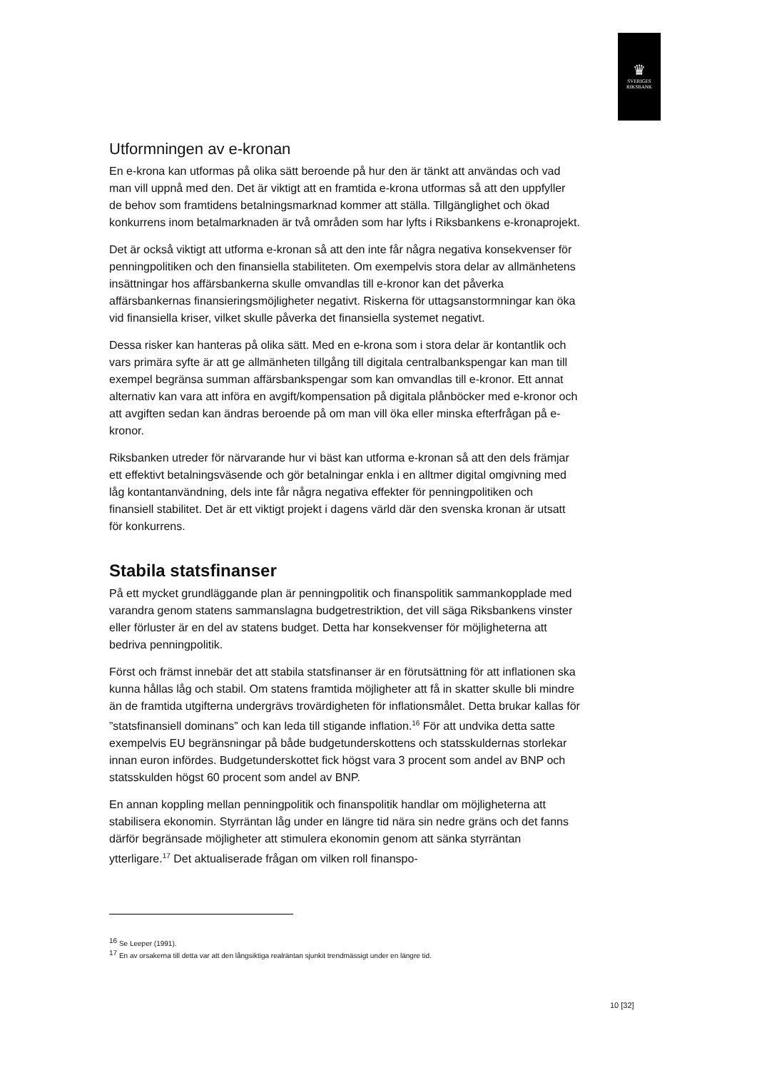♛
SVERIGES
RIKSBANK
Utformningen av e-kronan
En e-krona kan utformas på olika sätt beroende på hur den är tänkt att användas och vad man vill uppnå med den. Det är viktigt att en framtida e-krona utformas så att den uppfyller de behov som framtidens betalningsmarknad kommer att ställa. Tillgänglighet och ökad konkurrens inom betalmarknaden är två områden som har lyfts i Riksbankens e-kronaprojekt.
Det är också viktigt att utforma e-kronan så att den inte får några negativa konsekvenser för penningpolitiken och den finansiella stabiliteten. Om exempelvis stora delar av allmänhetens insättningar hos affärsbankerna skulle omvandlas till e-kronor kan det påverka affärsbankernas finansieringsmöjligheter negativt. Riskerna för uttagsanstormningar kan öka vid finansiella kriser, vilket skulle påverka det finansiella systemet negativt.
Dessa risker kan hanteras på olika sätt. Med en e-krona som i stora delar är kontantlik och vars primära syfte är att ge allmänheten tillgång till digitala centralbankspengar kan man till exempel begränsa summan affärsbankspengar som kan omvandlas till e-kronor. Ett annat alternativ kan vara att införa en avgift/kompensation på digitala plånböcker med e-kronor och att avgiften sedan kan ändras beroende på om man vill öka eller minska efterfrågan på e-kronor.
Riksbanken utreder för närvarande hur vi bäst kan utforma e-kronan så att den dels främjar ett effektivt betalningsväsende och gör betalningar enkla i en alltmer digital omgivning med låg kontantanvändning, dels inte får några negativa effekter för penningpolitiken och finansiell stabilitet. Det är ett viktigt projekt i dagens värld där den svenska kronan är utsatt för konkurrens.
Stabila statsfinanser
På ett mycket grundläggande plan är penningpolitik och finanspolitik sammankopplade med varandra genom statens sammanslagna budgetrestriktion, det vill säga Riksbankens vinster eller förluster är en del av statens budget. Detta har konsekvenser för möjligheterna att bedriva penningpolitik.
Först och främst innebär det att stabila statsfinanser är en förutsättning för att inflationen ska kunna hållas låg och stabil. Om statens framtida möjligheter att få in skatter skulle bli mindre än de framtida utgifterna undergrävs trovärdigheten för inflationsmålet. Detta brukar kallas för ”statsfinansiell dominans” och kan leda till stigande inflation.<sup>16</sup> För att undvika detta satte exempelvis EU begränsningar på både budgetunderskottens och statsskuldernas storlekar innan euron infördes. Budgetunderskottet fick högst vara 3 procent som andel av BNP och statsskulden högst 60 procent som andel av BNP.
En annan koppling mellan penningpolitik och finanspolitik handlar om möjligheterna att stabilisera ekonomin. Styrräntan låg under en längre tid nära sin nedre gräns och det fanns därför begränsade möjligheter att stimulera ekonomin genom att sänka styrräntan ytterligare.<sup>17</sup> Det aktualiserade frågan om vilken roll finanspo-
<sup>16</sup> Se Leeper (1991).
<sup>17</sup> En av orsakerna till detta var att den långsiktiga realräntan sjunkit trendmässigt under en längre tid.
10 [32]